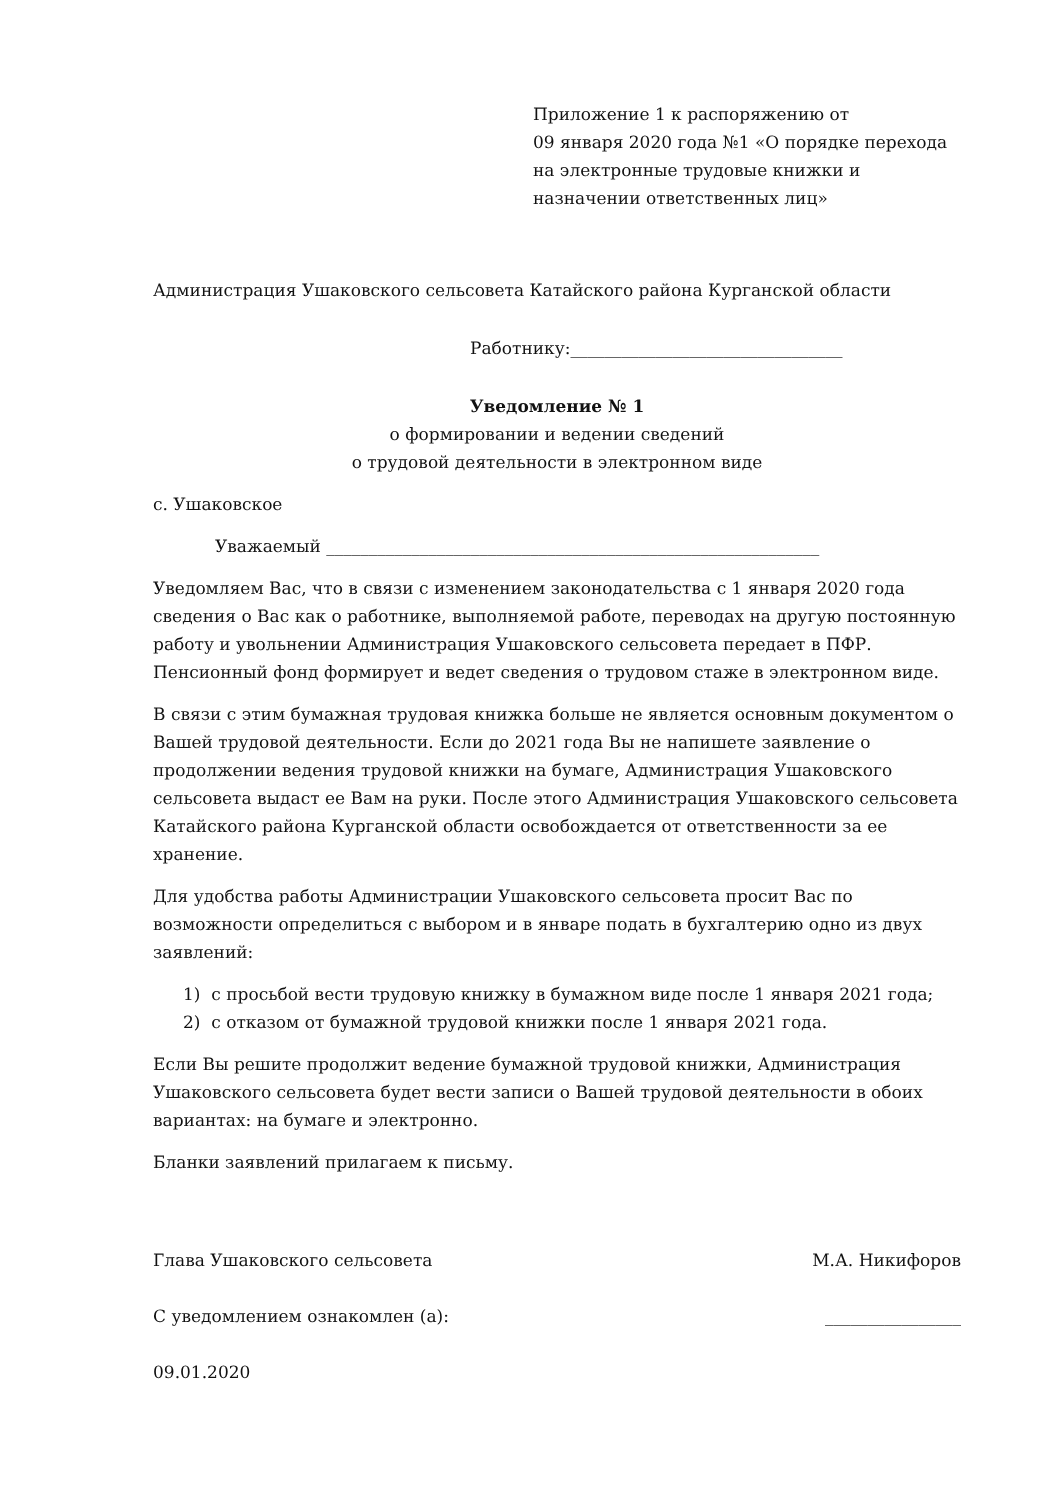Приложение 1 к распоряжению от
09 января 2020 года №1 «О порядке перехода на электронные трудовые книжки и назначении ответственных лиц»
Администрация Ушаковского сельсовета Катайского района Курганской области
Работнику:________________________________
Уведомление № 1
о формировании и ведении сведений
о трудовой деятельности в электронном виде
с. Ушаковское
Уважаемый __________________________________________________________
Уведомляем Вас, что в связи с изменением законодательства с 1 января 2020 года сведения о Вас как о работнике, выполняемой работе, переводах на другую постоянную работу и увольнении Администрация Ушаковского сельсовета передает в ПФР. Пенсионный фонд формирует и ведет сведения о трудовом стаже в электронном виде.
В связи с этим бумажная трудовая книжка больше не является основным документом о Вашей трудовой деятельности. Если до 2021 года Вы не напишете заявление о продолжении ведения трудовой книжки на бумаге, Администрация Ушаковского сельсовета выдаст ее Вам на руки. После этого Администрация Ушаковского сельсовета Катайского района Курганской области освобождается от ответственности за ее хранение.
Для удобства работы Администрации Ушаковского сельсовета просит Вас по возможности определиться с выбором и в январе подать в бухгалтерию одно из двух заявлений:
1) с просьбой вести трудовую книжку в бумажном виде после 1 января 2021 года;
2) с отказом от бумажной трудовой книжки после 1 января 2021 года.
Если Вы решите продолжит ведение бумажной трудовой книжки, Администрация Ушаковского сельсовета будет вести записи о Вашей трудовой деятельности в обоих вариантах: на бумаге и электронно.
Бланки заявлений прилагаем к письму.
Глава Ушаковского сельсовета М.А. Никифоров
С уведомлением ознакомлен (а): ________________
09.01.2020